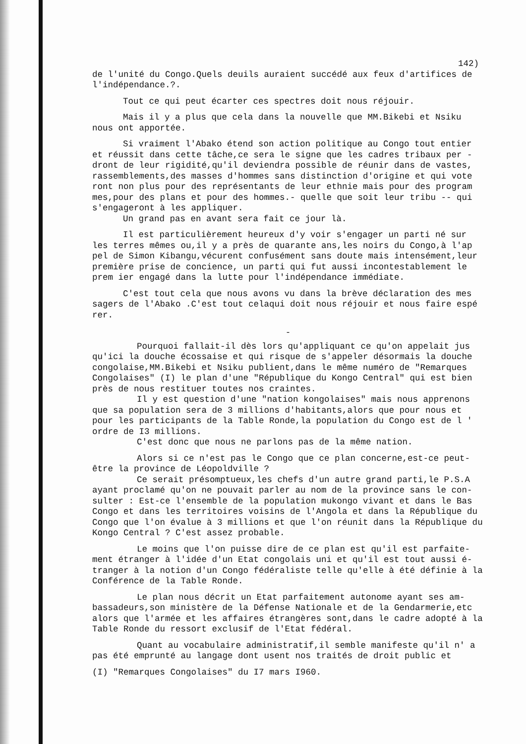142)
de l'unité du Congo.Quels deuils auraient succédé aux feux d'artifices de l'indépendance.?.
Tout ce qui peut écarter ces spectres doit nous réjouir.
Mais il y a plus que cela dans la nouvelle que MM.Bikebi et Nsiku nous ont apportée.
Si vraiment l'Abako étend son action politique au Congo tout entier et réussit dans cette tâche,ce sera le signe que les cadres tribaux per - dront de leur rigidité,qu'il deviendra possible de réunir dans de vastes, rassemblements,des masses d'hommes sans distinction d'origine et qui vote ront non plus pour des représentants de leur ethnie mais pour des program mes,pour des plans et pour des hommes.- quelle que soit leur tribu -- qui s'engageront à les appliquer.
Un grand pas en avant sera fait ce jour là.
Il est particulièrement heureux d'y voir s'engager un parti né sur les terres mêmes ou,il y a près de quarante ans,les noirs du Congo,à l'ap pel de Simon Kibangu,vécurent confusément sans doute mais intensément,leur première prise de concience, un parti qui fut aussi incontestablement le prem ier engagé dans la lutte pour l'indépendance immédiate.
C'est tout cela que nous avons vu dans la brève déclaration des mes sagers de l'Abako .C'est tout celaqui doit nous réjouir et nous faire espé rer.
-
Pourquoi fallait-il dès lors qu'appliquant ce qu'on appelait jus qu'ici la douche écossaise et qui risque de s'appeler désormais la douche congolaise,MM.Bikebi et Nsiku publient,dans le même numéro de "Remarques Congolaises" (I) le plan d'une "République du Kongo Central" qui est bien près de nous restituer toutes nos craintes.
Il y est question d'une "nation kongolaises" mais nous apprenons que sa population sera de 3 millions d'habitants,alors que pour nous et pour les participants de la Table Ronde,la population du Congo est de l ' ordre de I3 millions.
C'est donc que nous ne parlons pas de la même nation.
Alors si ce n'est pas le Congo que ce plan concerne,est-ce peut-être la province de Léopoldville ?
Ce serait présomptueux,les chefs d'un autre grand parti,le P.S.A ayant proclamé qu'on ne pouvait parler au nom de la province sans le con- sulter : Est-ce l'ensemble de la population mukongo vivant et dans le Bas Congo et dans les territoires voisins de l'Angola et dans la République du Congo que l'on évalue à 3 millions et que l'on réunit dans la République du Kongo Central ? C'est assez probable.
Le moins que l'on puisse dire de ce plan est qu'il est parfaite- ment étranger à l'idée d'un Etat congolais uni et qu'il est tout aussi é- tranger à la notion d'un Congo fédéraliste telle qu'elle à été définie à la Conférence de la Table Ronde.
Le plan nous décrit un Etat parfaitement autonome ayant ses am- bassadeurs,son ministère de la Défense Nationale et de la Gendarmerie,etc alors que l'armée et les affaires étrangères sont,dans le cadre adopté à la Table Ronde du ressort exclusif de l'Etat fédéral.
Quant au vocabulaire administratif,il semble manifeste qu'il n' a pas été emprunté au langage dont usent nos traités de droit public et
(I) "Remarques Congolaises" du I7 mars I960.